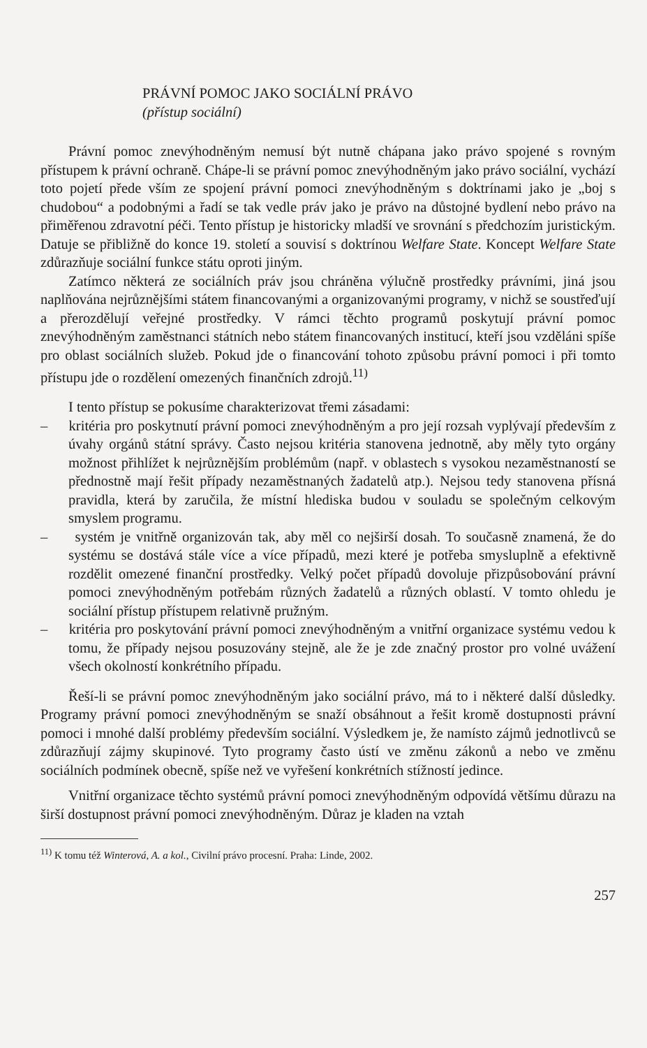PRÁVNÍ POMOC JAKO SOCIÁLNÍ PRÁVO
(přístup sociální)
Právní pomoc znevýhodněným nemusí být nutně chápana jako právo spojené s rovným přístupem k právní ochraně. Chápe-li se právní pomoc znevýhodněným jako právo sociální, vychází toto pojetí přede vším ze spojení právní pomoci znevýhodněným s doktrínami jako je „boj s chudobou“ a podobnými a řadí se tak vedle práv jako je právo na důstojné bydlení nebo právo na přiměřenou zdravotní péči. Tento přístup je historicky mladší ve srovnání s předchozím juristickým. Datuje se přibližně do konce 19. století a souvisí s doktrínou Welfare State. Koncept Welfare State zdůrazňuje sociální funkce státu oproti jiným.
Zatímco některá ze sociálních práv jsou chráněna výlučně prostředky právními, jiná jsou naplňována nejrůznějšími státem financovanými a organizovanými programy, v nichž se soustřeďují a přerozdělují veřejné prostředky. V rámci těchto programů poskytují právní pomoc znevýhodněným zaměstnanci státních nebo státem financovaných institucí, kteří jsou vzděláni spíše pro oblast sociálních služeb. Pokud jde o financování tohoto způsobu právní pomoci i při tomto přístupu jde o rozdělení omezených finančních zdrojů.<sup>11)</sup>
I tento přístup se pokusíme charakterizovat třemi zásadami:
– kritéria pro poskytnutí právní pomoci znevýhodněným a pro její rozsah vyplývají především z úvahy orgánů státní správy. Často nejsou kritéria stanovena jednotně, aby měly tyto orgány možnost přihlížet k nejrůznějším problémům (např. v oblastech s vysokou nezaměstnaností se přednostně mají řešit případy nezaměstnaných žadatelů atp.). Nejsou tedy stanovena přísná pravidla, která by zaručila, že místní hlediska budou v souladu se společným celkovým smyslem programu.
– systém je vnitřně organizován tak, aby měl co nejširší dosah. To současně znamená, že do systému se dostává stále více a více případů, mezi které je potřeba smysluplně a efektivně rozdělit omezené finanční prostředky. Velký počet případů dovoluje přizpůsobování právní pomoci znevýhodněným potřebám různých žadatelů a různých oblastí. V tomto ohledu je sociální přístup přístupem relativně pružným.
– kritéria pro poskytování právní pomoci znevýhodněným a vnitřní organizace systému vedou k tomu, že případy nejsou posuzovány stejně, ale že je zde značný prostor pro volné uvážení všech okolností konkrétního případu.
Řeší-li se právní pomoc znevýhodněným jako sociální právo, má to i některé další důsledky. Programy právní pomoci znevýhodněným se snaží obsáhnout a řešit kromě dostupnosti právní pomoci i mnohé další problémy především sociální. Výsledkem je, že namísto zájmů jednotlivců se zdůrazňují zájmy skupinové. Tyto programy často ústí ve změnu zákonů a nebo ve změnu sociálních podmínek obecně, spíše než ve vyřešení konkrétních stížností jedince.
Vnitřní organizace těchto systémů právní pomoci znevýhodněným odpovídá většímu důrazu na širší dostupnost právní pomoci znevýhodněným. Důraz je kladen na vztah
<sup>11)</sup> K tomu též Winterová, A. a kol., Civilní právo procesní. Praha: Linde, 2002.
257